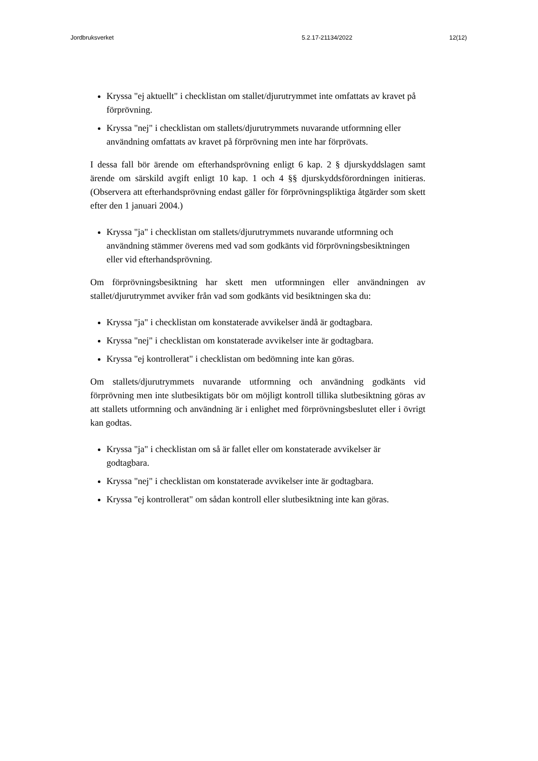Jordbruksverket 5.2.17-21134/2022 12(12)
Kryssa "ej aktuellt" i checklistan om stallet/djurutrymmet inte omfattats av kravet på förprövning.
Kryssa "nej" i checklistan om stallets/djurutrymmets nuvarande utformning eller användning omfattats av kravet på förprövning men inte har förprövats.
I dessa fall bör ärende om efterhandsprövning enligt 6 kap. 2 § djurskyddslagen samt ärende om särskild avgift enligt 10 kap. 1 och 4 §§ djurskyddsförordningen initieras. (Observera att efterhandsprövning endast gäller för förprövningspliktiga åtgärder som skett efter den 1 januari 2004.)
Kryssa "ja" i checklistan om stallets/djurutrymmets nuvarande utformning och användning stämmer överens med vad som godkänts vid förprövningsbesiktningen eller vid efterhandsprövning.
Om förprövningsbesiktning har skett men utformningen eller användningen av stallet/djurutrymmet avviker från vad som godkänts vid besiktningen ska du:
Kryssa "ja" i checklistan om konstaterade avvikelser ändå är godtagbara.
Kryssa "nej" i checklistan om konstaterade avvikelser inte är godtagbara.
Kryssa "ej kontrollerat" i checklistan om bedömning inte kan göras.
Om stallets/djurutrymmets nuvarande utformning och användning godkänts vid förprövning men inte slutbesiktigats bör om möjligt kontroll tillika slutbesiktning göras av att stallets utformning och användning är i enlighet med förprövningsbeslutet eller i övrigt kan godtas.
Kryssa "ja" i checklistan om så är fallet eller om konstaterade avvikelser är godtagbara.
Kryssa "nej" i checklistan om konstaterade avvikelser inte är godtagbara.
Kryssa "ej kontrollerat" om sådan kontroll eller slutbesiktning inte kan göras.